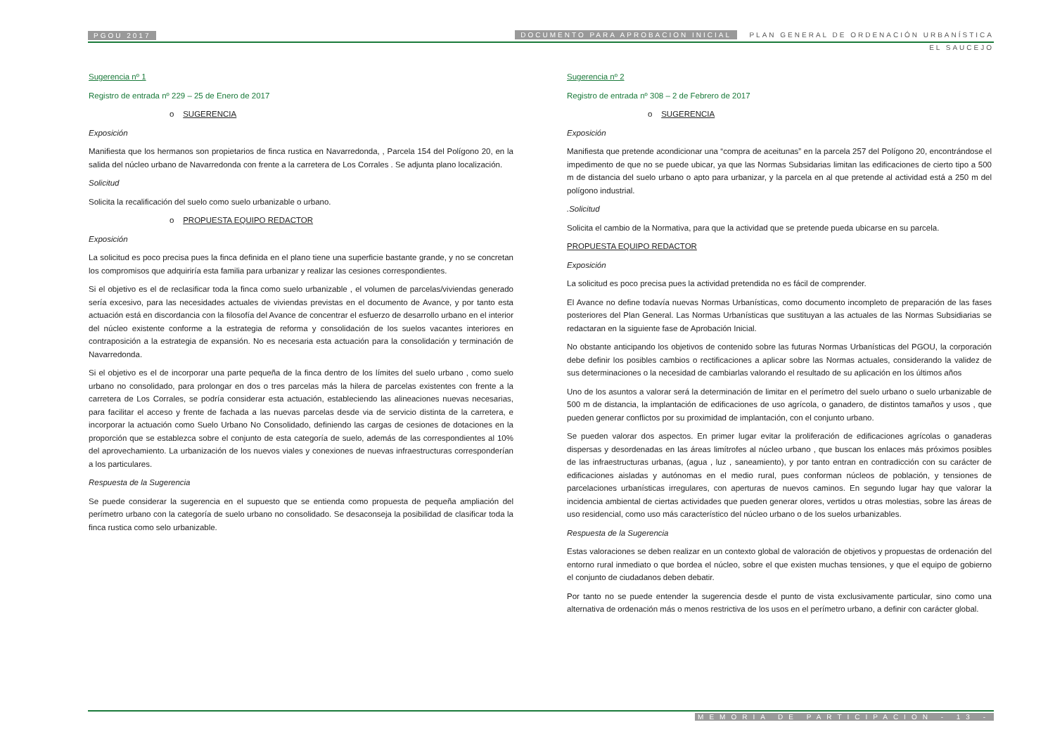PGOU 2017 DOCUMENTO PARA APROBACION INICIAL PLAN GENERAL DE ORDENACIÓN URBANÍSTICA
EL SAUCEJO
Sugerencia nº 1
Registro de entrada nº 229 – 25 de Enero de 2017
o SUGERENCIA
Exposición
Manifiesta que los hermanos son propietarios de finca rustica en Navarredonda, , Parcela 154 del Polígono 20, en la salida del núcleo urbano de Navarredonda con frente a la carretera de Los Corrales . Se adjunta plano localización.
Solicitud
Solicita la recalificación del suelo como suelo urbanizable o urbano.
o PROPUESTA EQUIPO REDACTOR
Exposición
La solicitud es poco precisa pues la finca definida en el plano tiene una superficie bastante grande, y no se concretan los compromisos que adquiriría esta familia para urbanizar y realizar las cesiones correspondientes.
Si el objetivo es el de reclasificar toda la finca como suelo urbanizable , el volumen de parcelas/viviendas generado sería excesivo, para las necesidades actuales de viviendas previstas en el documento de Avance, y por tanto esta actuación está en discordancia con la filosofía del Avance de concentrar el esfuerzo de desarrollo urbano en el interior del núcleo existente conforme a la estrategia de reforma y consolidación de los suelos vacantes interiores en contraposición a la estrategia de expansión. No es necesaria esta actuación para la consolidación y terminación de Navarredonda.
Si el objetivo es el de incorporar una parte pequeña de la finca dentro de los límites del suelo urbano , como suelo urbano no consolidado, para prolongar en dos o tres parcelas más la hilera de parcelas existentes con frente a la carretera de Los Corrales, se podría considerar esta actuación, estableciendo las alineaciones nuevas necesarias, para facilitar el acceso y frente de fachada a las nuevas parcelas desde via de servicio distinta de la carretera, e incorporar la actuación como Suelo Urbano No Consolidado, definiendo las cargas de cesiones de dotaciones en la proporción que se establezca sobre el conjunto de esta categoría de suelo, además de las correspondientes al 10% del aprovechamiento. La urbanización de los nuevos viales y conexiones de nuevas infraestructuras corresponderían a los particulares.
Respuesta de la Sugerencia
Se puede considerar la sugerencia en el supuesto que se entienda como propuesta de pequeña ampliación del perímetro urbano con la categoría de suelo urbano no consolidado. Se desaconseja la posibilidad de clasificar toda la finca rustica como selo urbanizable.
Sugerencia nº 2
Registro de entrada nº 308 – 2 de Febrero de 2017
o SUGERENCIA
Exposición
Manifiesta que pretende acondicionar una “compra de aceitunas” en la parcela 257 del Polígono 20, encontrándose el impedimento de que no se puede ubicar, ya que las Normas Subsidarias limitan las edificaciones de cierto tipo a 500 m de distancia del suelo urbano o apto para urbanizar, y la parcela en al que pretende al actividad está a 250 m del polígono industrial.
.Solicitud
Solicita el cambio de la Normativa, para que la actividad que se pretende pueda ubicarse en su parcela.
PROPUESTA EQUIPO REDACTOR
Exposición
La solicitud es poco precisa pues la actividad pretendida no es fácil de comprender.
El Avance no define todavía nuevas Normas Urbanísticas, como documento incompleto de preparación de las fases posteriores del Plan General. Las Normas Urbanísticas que sustituyan a las actuales de las Normas Subsidiarias se redactaran en la siguiente fase de Aprobación Inicial.
No obstante anticipando los objetivos de contenido sobre las futuras Normas Urbanísticas del PGOU, la corporación debe definir los posibles cambios o rectificaciones a aplicar sobre las Normas actuales, considerando la validez de sus determinaciones o la necesidad de cambiarlas valorando el resultado de su aplicación en los últimos años
Uno de los asuntos a valorar será la determinación de limitar en el perímetro del suelo urbano o suelo urbanizable de 500 m de distancia, la implantación de edificaciones de uso agrícola, o ganadero, de distintos tamaños y usos , que pueden generar conflictos por su proximidad de implantación, con el conjunto urbano.
Se pueden valorar dos aspectos. En primer lugar evitar la proliferación de edificaciones agrícolas o ganaderas dispersas y desordenadas en las áreas limítrofes al núcleo urbano , que buscan los enlaces más próximos posibles de las infraestructuras urbanas, (agua , luz , saneamiento), y por tanto entran en contradicción con su carácter de edificaciones aisladas y autónomas en el medio rural, pues conforman núcleos de población, y tensiones de parcelaciones urbanísticas irregulares, con aperturas de nuevos caminos. En segundo lugar hay que valorar la incidencia ambiental de ciertas actividades que pueden generar olores, vertidos u otras molestias, sobre las áreas de uso residencial, como uso más característico del núcleo urbano o de los suelos urbanizables.
Respuesta de la Sugerencia
Estas valoraciones se deben realizar en un contexto global de valoración de objetivos y propuestas de ordenación del entorno rural inmediato o que bordea el núcleo, sobre el que existen muchas tensiones, y que el equipo de gobierno el conjunto de ciudadanos deben debatir.
Por tanto no se puede entender la sugerencia desde el punto de vista exclusivamente particular, sino como una alternativa de ordenación más o menos restrictiva de los usos en el perímetro urbano, a definir con carácter global.
MEMORIA DE PARTICIPACION - 13 -